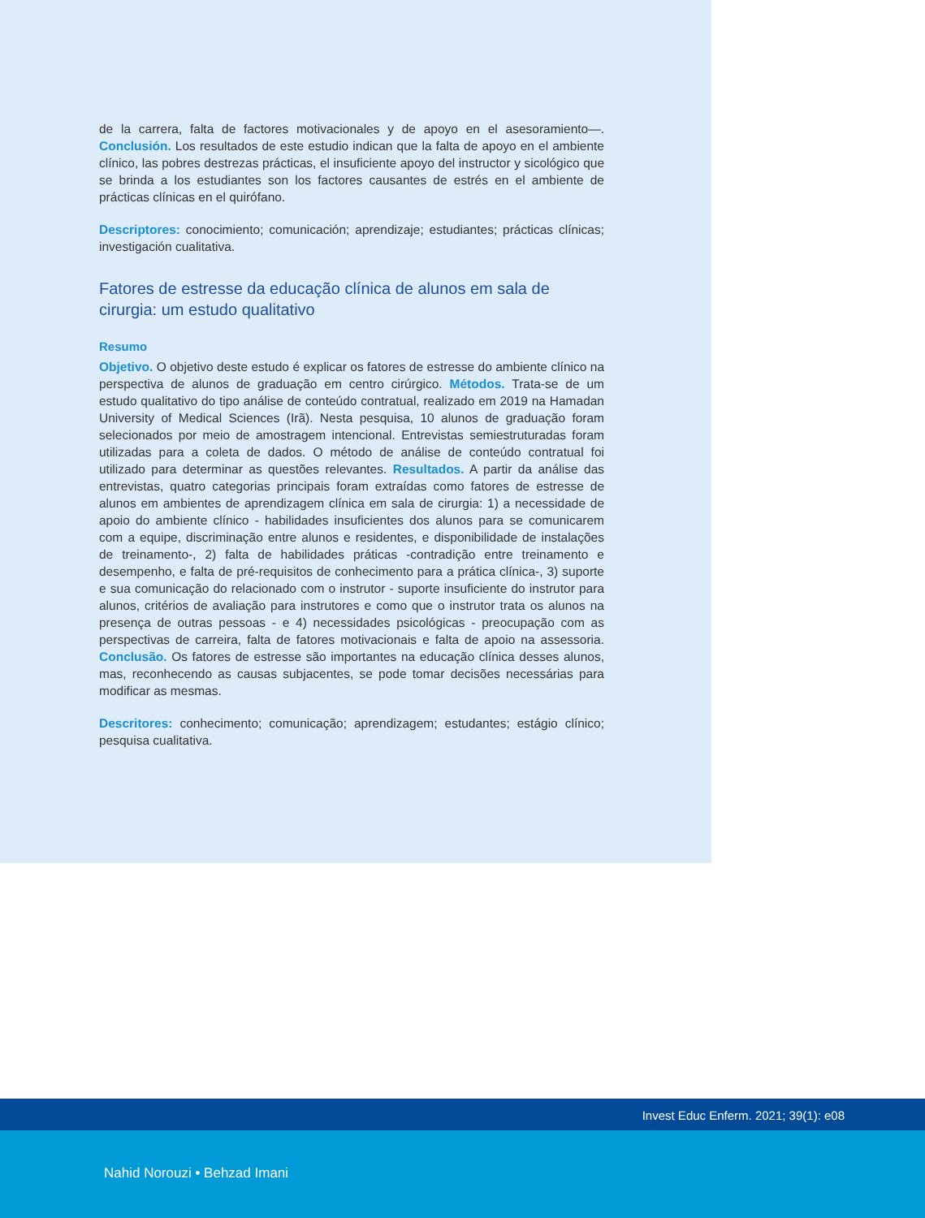de la carrera, falta de factores motivacionales y de apoyo en el asesoramiento—. Conclusión. Los resultados de este estudio indican que la falta de apoyo en el ambiente clínico, las pobres destrezas prácticas, el insuficiente apoyo del instructor y sicológico que se brinda a los estudiantes son los factores causantes de estrés en el ambiente de prácticas clínicas en el quirófano.
Descriptores: conocimiento; comunicación; aprendizaje; estudiantes; prácticas clínicas; investigación cualitativa.
Fatores de estresse da educação clínica de alunos em sala de cirurgia: um estudo qualitativo
Resumo
Objetivo. O objetivo deste estudo é explicar os fatores de estresse do ambiente clínico na perspectiva de alunos de graduação em centro cirúrgico. Métodos. Trata-se de um estudo qualitativo do tipo análise de conteúdo contratual, realizado em 2019 na Hamadan University of Medical Sciences (Irã). Nesta pesquisa, 10 alunos de graduação foram selecionados por meio de amostragem intencional. Entrevistas semiestruturadas foram utilizadas para a coleta de dados. O método de análise de conteúdo contratual foi utilizado para determinar as questões relevantes. Resultados. A partir da análise das entrevistas, quatro categorias principais foram extraídas como fatores de estresse de alunos em ambientes de aprendizagem clínica em sala de cirurgia: 1) a necessidade de apoio do ambiente clínico - habilidades insuficientes dos alunos para se comunicarem com a equipe, discriminação entre alunos e residentes, e disponibilidade de instalações de treinamento-, 2) falta de habilidades práticas -contradição entre treinamento e desempenho, e falta de pré-requisitos de conhecimento para a prática clínica-, 3) suporte e sua comunicação do relacionado com o instrutor - suporte insuficiente do instrutor para alunos, critérios de avaliação para instrutores e como que o instrutor trata os alunos na presença de outras pessoas - e 4) necessidades psicológicas - preocupação com as perspectivas de carreira, falta de fatores motivacionais e falta de apoio na assessoria. Conclusão. Os fatores de estresse são importantes na educação clínica desses alunos, mas, reconhecendo as causas subjacentes, se pode tomar decisões necessárias para modificar as mesmas.
Descritores: conhecimento; comunicação; aprendizagem; estudantes; estágio clínico; pesquisa cualitativa.
Invest Educ Enferm. 2021; 39(1): e08
Nahid Norouzi • Behzad Imani